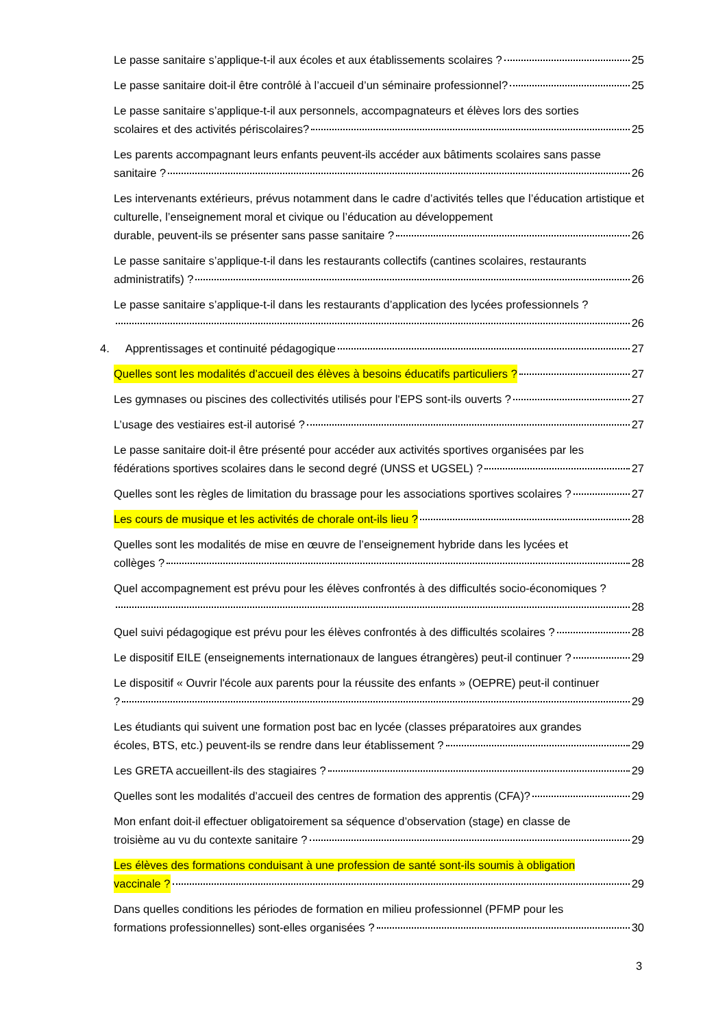Le passe sanitaire s’applique-t-il aux écoles et aux établissements scolaires ? 25
Le passe sanitaire doit-il être contrôlé à l’accueil d’un séminaire professionnel? 25
Le passe sanitaire s’applique-t-il aux personnels, accompagnateurs et élèves lors des sorties
scolaires et des activités périscolaires? 25
Les parents accompagnant leurs enfants peuvent-ils accéder aux bâtiments scolaires sans passe
sanitaire ? 26
Les intervenants extérieurs, prévus notamment dans le cadre d’activités telles que l’éducation artistique et culturelle, l’enseignement moral et civique ou l’éducation au développement
durable, peuvent-ils se présenter sans passe sanitaire ? 26
Le passe sanitaire s’applique-t-il dans les restaurants collectifs (cantines scolaires, restaurants
administratifs) ? 26
Le passe sanitaire s’applique-t-il dans les restaurants d’application des lycées professionnels ?
26
4. Apprentissages et continuité pédagogique 27
Quelles sont les modalités d’accueil des élèves à besoins éducatifs particuliers ? 27
Les gymnases ou piscines des collectivités utilisés pour l'EPS sont-ils ouverts ? 27
L’usage des vestiaires est-il autorisé ? 27
Le passe sanitaire doit-il être présenté pour accéder aux activités sportives organisées par les
fédérations sportives scolaires dans le second degré (UNSS et UGSEL) ? 27
Quelles sont les règles de limitation du brassage pour les associations sportives scolaires ? 27
Les cours de musique et les activités de chorale ont-ils lieu ? 28
Quelles sont les modalités de mise en œuvre de l’enseignement hybride dans les lycées et
collèges ? 28
Quel accompagnement est prévu pour les élèves confrontés à des difficultés socio-économiques ?
28
Quel suivi pédagogique est prévu pour les élèves confrontés à des difficultés scolaires ? 28
Le dispositif EILE (enseignements internationaux de langues étrangères) peut-il continuer ? 29
Le dispositif « Ouvrir l'école aux parents pour la réussite des enfants » (OEPRE) peut-il continuer
? 29
Les étudiants qui suivent une formation post bac en lycée (classes préparatoires aux grandes
écoles, BTS, etc.) peuvent-ils se rendre dans leur établissement ? 29
Les GRETA accueillent-ils des stagiaires ? 29
Quelles sont les modalités d’accueil des centres de formation des apprentis (CFA)? 29
Mon enfant doit-il effectuer obligatoirement sa séquence d’observation (stage) en classe de
troisième au vu du contexte sanitaire ? 29
Les élèves des formations conduisant à une profession de santé sont-ils soumis à obligation
vaccinale ? 29
Dans quelles conditions les périodes de formation en milieu professionnel (PFMP pour les
formations professionnelles) sont-elles organisées ? 30
3